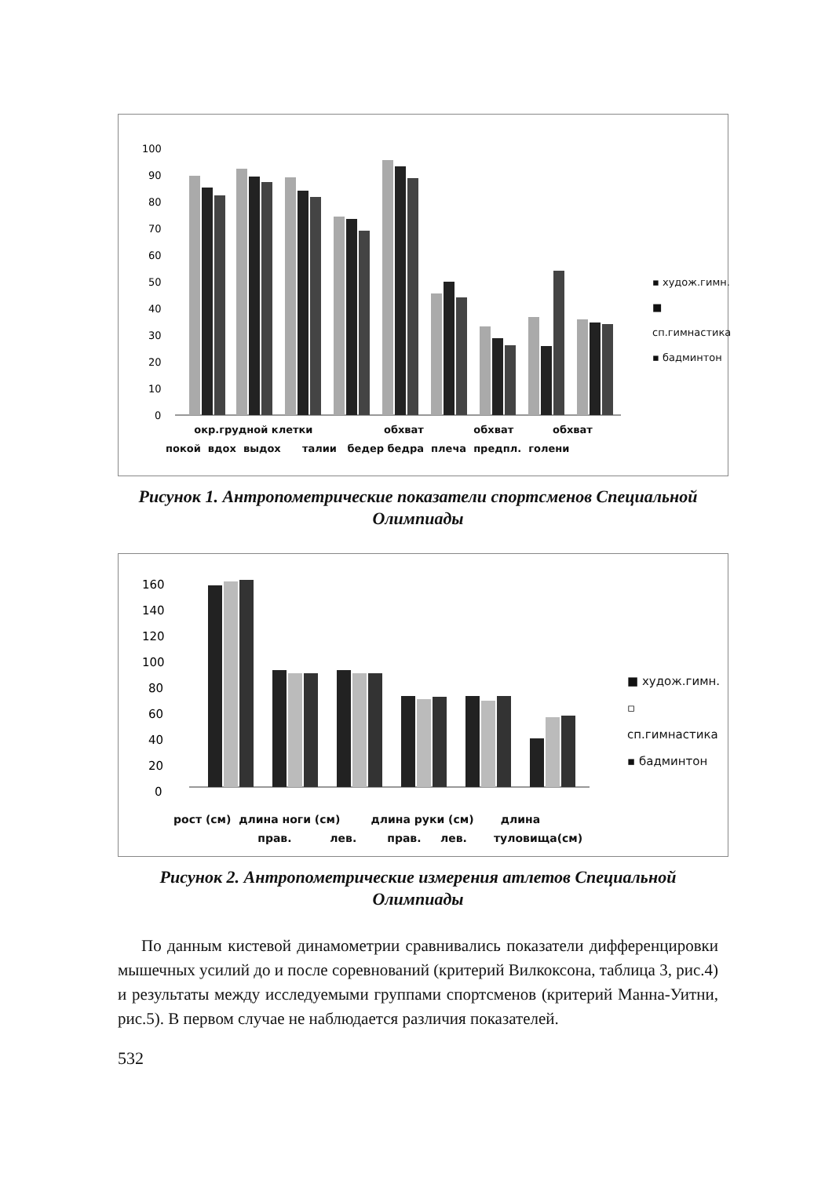100
90
80
70
60
50
40
30
20
10
0
▪ худож.гимн.
■ сп.гимнастика
▪ бадминтон
окр.грудной клетки обхват обхват обхват
покой вдох выдох талии бедер бедра плеча предпл. голени
Рисунок 1. Антропометрические показатели спортсменов Специальной Олимпиады
160
140
120
100
80
60
40
20
0
■ худож.гимн.
▫ сп.гимнастика
▪ бадминтон
рост (см) длина ноги (см) длина руки (см) длина
прав. лев. прав. лев. туловища(см)
Рисунок 2. Антропометрические измерения атлетов Специальной Олимпиады
По данным кистевой динамометрии сравнивались показатели дифференцировки мышечных усилий до и после соревнований (критерий Вилкоксона, таблица 3, рис.4) и результаты между исследуемыми группами спортсменов (критерий Манна-Уитни, рис.5). В первом случае не наблюдается различия показателей.
532